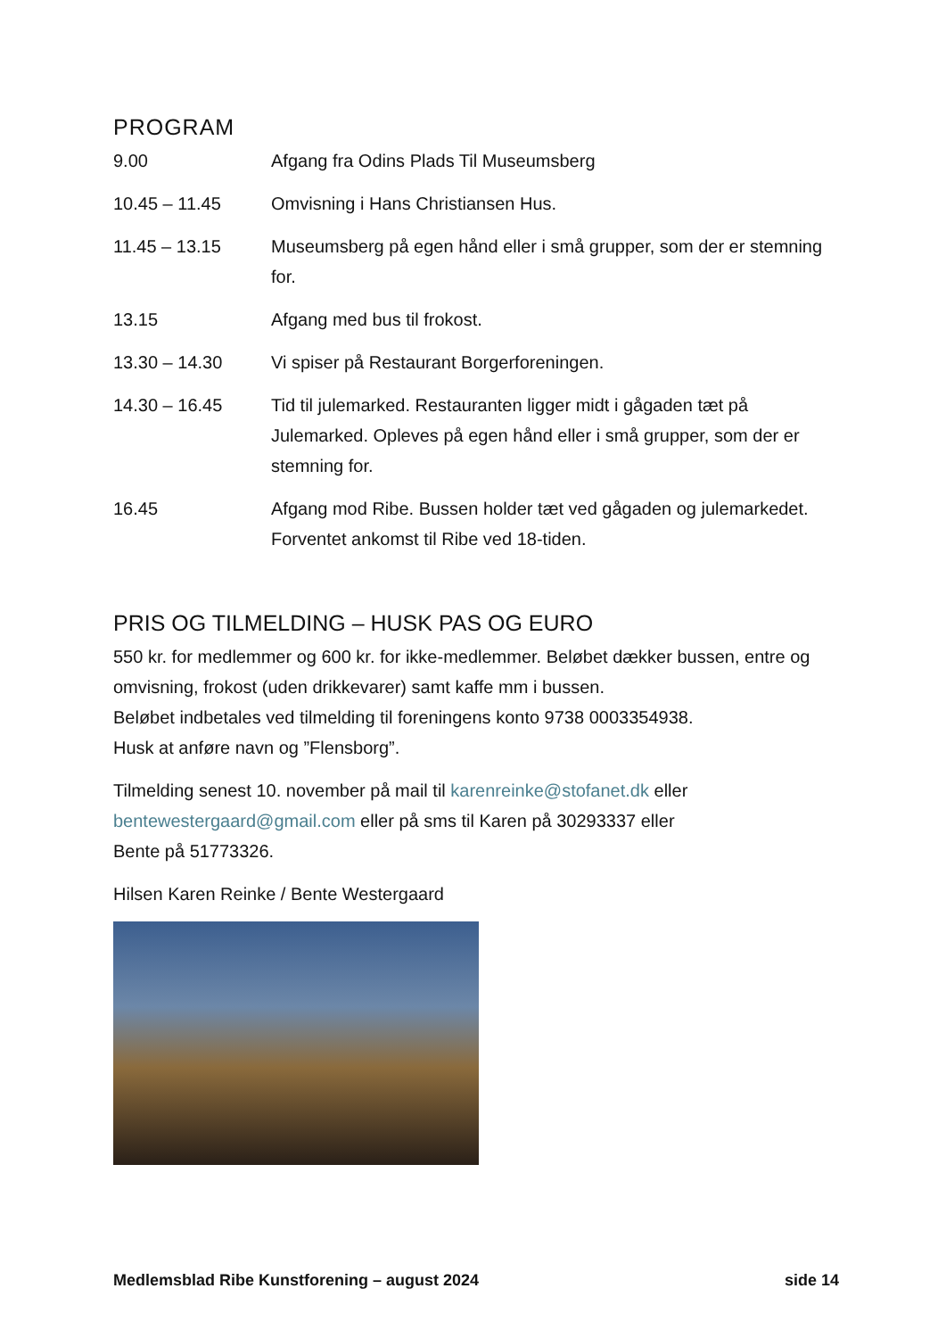PROGRAM
9.00 Afgang fra Odins Plads Til Museumsberg
10.45 – 11.45 Omvisning i Hans Christiansen Hus.
11.45 – 13.15 Museumsberg på egen hånd eller i små grupper, som der er stemning for.
13.15 Afgang med bus til frokost.
13.30 – 14.30 Vi spiser på Restaurant Borgerforeningen.
14.30 – 16.45 Tid til julemarked. Restauranten ligger midt i gågaden tæt på Julemarked. Opleves på egen hånd eller i små grupper, som der er stemning for.
16.45 Afgang mod Ribe. Bussen holder tæt ved gågaden og julemarkedet. Forventet ankomst til Ribe ved 18-tiden.
PRIS OG TILMELDING – HUSK PAS OG EURO
550 kr. for medlemmer og 600 kr. for ikke-medlemmer. Beløbet dækker bussen, entre og omvisning, frokost (uden drikkevarer) samt kaffe mm i bussen.
Beløbet indbetales ved tilmelding til foreningens konto 9738 0003354938.
Husk at anføre navn og ”Flensborg”.
Tilmelding senest 10. november på mail til karenreinke@stofanet.dk eller bentewestergaard@gmail.com eller på sms til Karen på 30293337 eller
Bente på 51773326.
Hilsen Karen Reinke / Bente Westergaard
Medlemsblad Ribe Kunstforening – august 2024 side 14